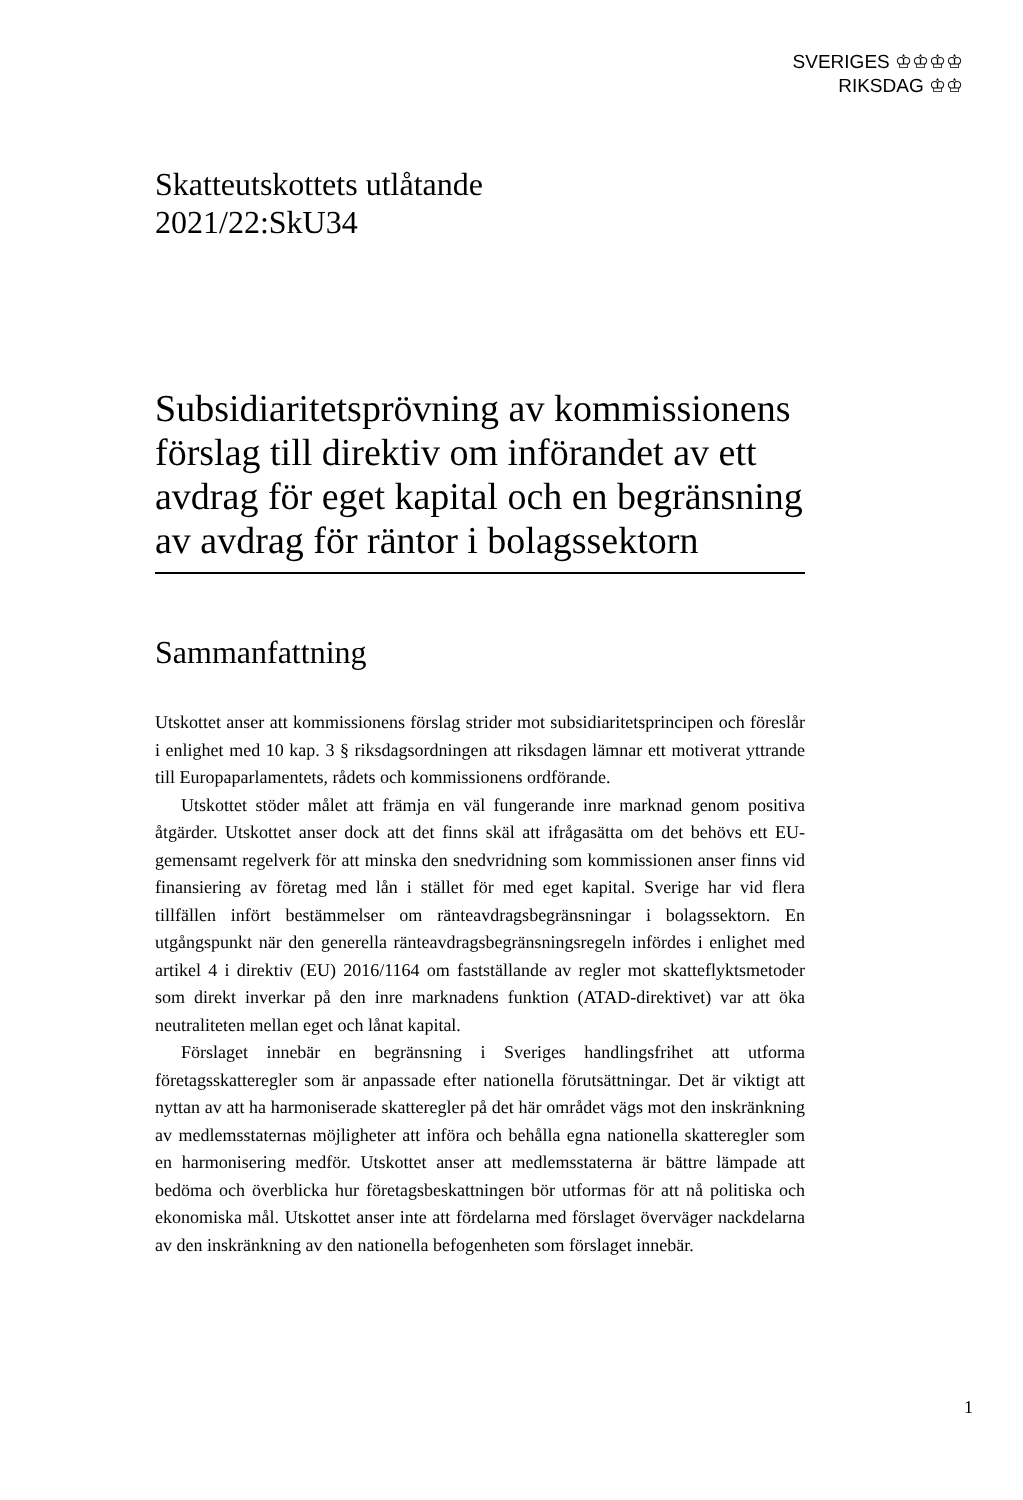SVERIGES ♔♔♔♔
RIKSDAG ♔♔
Skatteutskottets utlåtande
2021/22:SkU34
Subsidiaritetsprövning av kommissionens förslag till direktiv om införandet av ett avdrag för eget kapital och en begränsning av avdrag för räntor i bolagssektorn
Sammanfattning
Utskottet anser att kommissionens förslag strider mot subsidiaritetsprincipen och föreslår i enlighet med 10 kap. 3 § riksdagsordningen att riksdagen lämnar ett motiverat yttrande till Europaparlamentets, rådets och kommissionens ordförande.
Utskottet stöder målet att främja en väl fungerande inre marknad genom positiva åtgärder. Utskottet anser dock att det finns skäl att ifrågasätta om det behövs ett EU-gemensamt regelverk för att minska den snedvridning som kommissionen anser finns vid finansiering av företag med lån i stället för med eget kapital. Sverige har vid flera tillfällen infört bestämmelser om ränteavdragsbegränsningar i bolagssektorn. En utgångspunkt när den generella ränteavdragsbegränsningsregeln infördes i enlighet med artikel 4 i direktiv (EU) 2016/1164 om fastställande av regler mot skatteflyktsmetoder som direkt inverkar på den inre marknadens funktion (ATAD-direktivet) var att öka neutraliteten mellan eget och lånat kapital.
Förslaget innebär en begränsning i Sveriges handlingsfrihet att utforma företagsskatteregler som är anpassade efter nationella förutsättningar. Det är viktigt att nyttan av att ha harmoniserade skatteregler på det här området vägs mot den inskränkning av medlemsstaternas möjligheter att införa och behålla egna nationella skatteregler som en harmonisering medför. Utskottet anser att medlemsstaterna är bättre lämpade att bedöma och överblicka hur företagsbeskattningen bör utformas för att nå politiska och ekonomiska mål. Utskottet anser inte att fördelarna med förslaget överväger nackdelarna av den inskränkning av den nationella befogenheten som förslaget innebär.
1